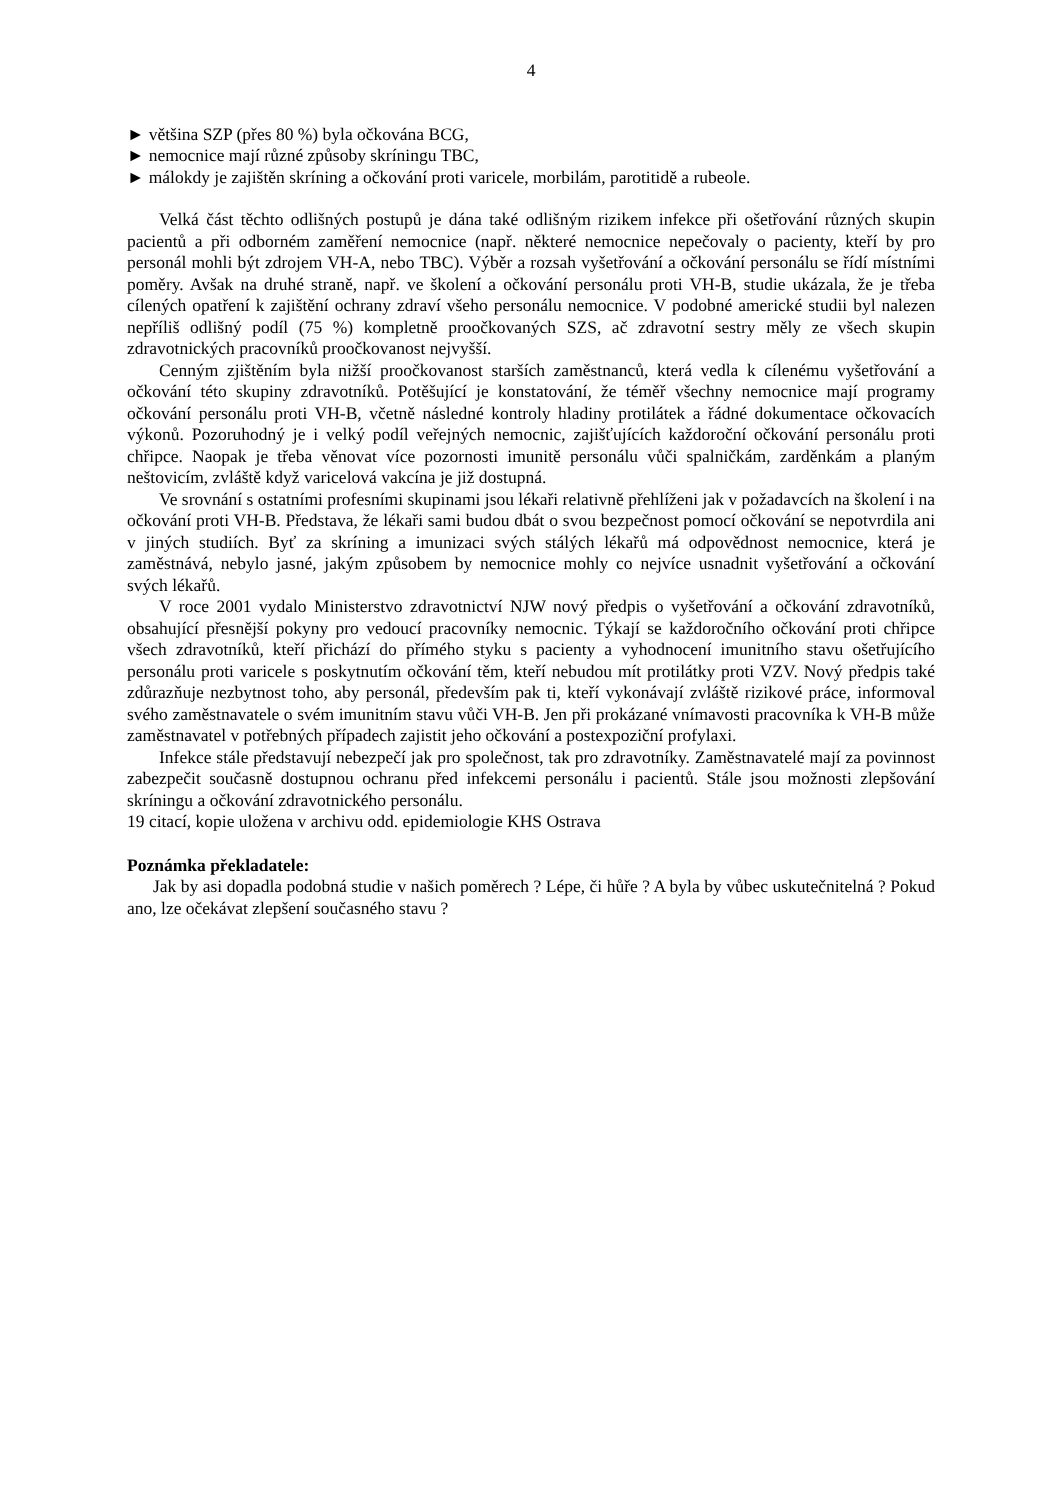4
► většina SZP (přes 80 %) byla očkována BCG,
► nemocnice mají různé způsoby skríningu TBC,
► málokdy je zajištěn skríning a očkování proti varicele, morbilám, parotitidě a rubeole.
Velká část těchto odlišných postupů je dána také odlišným rizikem infekce při ošetřování různých skupin pacientů a při odborném zaměření nemocnice (např. některé nemocnice nepečovaly o pacienty, kteří by pro personál mohli být zdrojem VH-A, nebo TBC). Výběr a rozsah vyšetřování a očkování personálu se řídí místními poměry. Avšak na druhé straně, např. ve školení a očkování personálu proti VH-B, studie ukázala, že je třeba cílených opatření k zajištění ochrany zdraví všeho personálu nemocnice. V podobné americké studii byl nalezen nepříliš odlišný podíl (75 %) kompletně proočkovaných SZS, ač zdravotní sestry měly ze všech skupin zdravotnických pracovníků proočkovanost nejvyšší.
Cenným zjištěním byla nižší proočkovanost starších zaměstnanců, která vedla k cílenému vyšetřování a očkování této skupiny zdravotníků. Potěšující je konstatování, že téměř všechny nemocnice mají programy očkování personálu proti VH-B, včetně následné kontroly hladiny protilátek a řádné dokumentace očkovacích výkonů. Pozoruhodný je i velký podíl veřejných nemocnic, zajišťujících každoroční očkování personálu proti chřipce. Naopak je třeba věnovat více pozornosti imunitě personálu vůči spalničkám, zarděnkám a planým neštovicím, zvláště když varicelová vakcína je již dostupná.
Ve srovnání s ostatními profesními skupinami jsou lékaři relativně přehlíženi jak v požadavcích na školení i na očkování proti VH-B. Představa, že lékaři sami budou dbát o svou bezpečnost pomocí očkování se nepotvrdila ani v jiných studiích. Byť za skríning a imunizaci svých stálých lékařů má odpovědnost nemocnice, která je zaměstnává, nebylo jasné, jakým způsobem by nemocnice mohly co nejvíce usnadnit vyšetřování a očkování svých lékařů.
V roce 2001 vydalo Ministerstvo zdravotnictví NJW nový předpis o vyšetřování a očkování zdravotníků, obsahující přesnější pokyny pro vedoucí pracovníky nemocnic. Týkají se každoročního očkování proti chřipce všech zdravotníků, kteří přichází do přímého styku s pacienty a vyhodnocení imunitního stavu ošetřujícího personálu proti varicele s poskytnutím očkování těm, kteří nebudou mít protilátky proti VZV. Nový předpis také zdůrazňuje nezbytnost toho, aby personál, především pak ti, kteří vykonávají zvláště rizikové práce, informoval svého zaměstnavatele o svém imunitním stavu vůči VH-B. Jen při prokázané vnímavosti pracovníka k VH-B může zaměstnavatel v potřebných případech zajistit jeho očkování a postexpoziční profylaxi.
Infekce stále představují nebezpečí jak pro společnost, tak pro zdravotníky. Zaměstnavatelé mají za povinnost zabezpečit současně dostupnou ochranu před infekcemi personálu i pacientů. Stále jsou možnosti zlepšování skríningu a očkování zdravotnického personálu.
19 citací, kopie uložena v archivu odd. epidemiologie KHS Ostrava
Poznámka překladatele:
Jak by asi dopadla podobná studie v našich poměrech ? Lépe, či hůře ? A byla by vůbec uskutečnitelná ? Pokud ano, lze očekávat zlepšení současného stavu ?